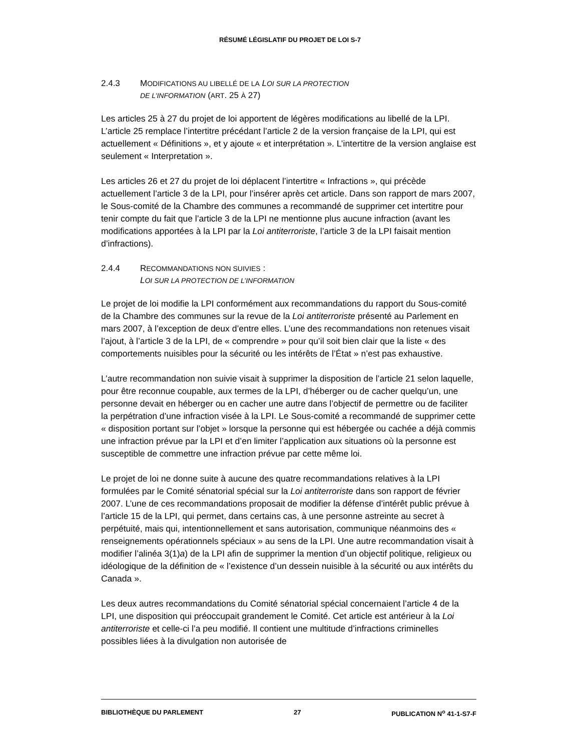RÉSUMÉ LÉGISLATIF DU PROJET DE LOI S-7
2.4.3 MODIFICATIONS AU LIBELLÉ DE LA LOI SUR LA PROTECTION
DE L’INFORMATION (ART. 25 À 27)
Les articles 25 à 27 du projet de loi apportent de légères modifications au libellé de la LPI. L’article 25 remplace l’intertitre précédant l’article 2 de la version française de la LPI, qui est actuellement « Définitions », et y ajoute « et interprétation ». L’intertitre de la version anglaise est seulement « Interpretation ».
Les articles 26 et 27 du projet de loi déplacent l’intertitre « Infractions », qui précède actuellement l’article 3 de la LPI, pour l’insérer après cet article. Dans son rapport de mars 2007, le Sous-comité de la Chambre des communes a recommandé de supprimer cet intertitre pour tenir compte du fait que l’article 3 de la LPI ne mentionne plus aucune infraction (avant les modifications apportées à la LPI par la Loi antiterroriste, l’article 3 de la LPI faisait mention d’infractions).
2.4.4 RECOMMANDATIONS NON SUIVIES :
LOI SUR LA PROTECTION DE L’INFORMATION
Le projet de loi modifie la LPI conformément aux recommandations du rapport du Sous-comité de la Chambre des communes sur la revue de la Loi antiterroriste présenté au Parlement en mars 2007, à l’exception de deux d’entre elles. L’une des recommandations non retenues visait l’ajout, à l’article 3 de la LPI, de « comprendre » pour qu’il soit bien clair que la liste « des comportements nuisibles pour la sécurité ou les intérêts de l’État » n’est pas exhaustive.
L’autre recommandation non suivie visait à supprimer la disposition de l’article 21 selon laquelle, pour être reconnue coupable, aux termes de la LPI, d’héberger ou de cacher quelqu’un, une personne devait en héberger ou en cacher une autre dans l’objectif de permettre ou de faciliter la perpétration d’une infraction visée à la LPI. Le Sous-comité a recommandé de supprimer cette « disposition portant sur l’objet » lorsque la personne qui est hébergée ou cachée a déjà commis une infraction prévue par la LPI et d’en limiter l’application aux situations où la personne est susceptible de commettre une infraction prévue par cette même loi.
Le projet de loi ne donne suite à aucune des quatre recommandations relatives à la LPI formulées par le Comité sénatorial spécial sur la Loi antiterroriste dans son rapport de février 2007. L’une de ces recommandations proposait de modifier la défense d’intérêt public prévue à l’article 15 de la LPI, qui permet, dans certains cas, à une personne astreinte au secret à perpétuité, mais qui, intentionnellement et sans autorisation, communique néanmoins des « renseignements opérationnels spéciaux » au sens de la LPI. Une autre recommandation visait à modifier l’alinéa 3(1)a) de la LPI afin de supprimer la mention d’un objectif politique, religieux ou idéologique de la définition de « l’existence d’un dessein nuisible à la sécurité ou aux intérêts du Canada ».
Les deux autres recommandations du Comité sénatorial spécial concernaient l’article 4 de la LPI, une disposition qui préoccupait grandement le Comité. Cet article est antérieur à la Loi antiterroriste et celle-ci l’a peu modifié. Il contient une multitude d’infractions criminelles possibles liées à la divulgation non autorisée de
BIBLIOTHÈQUE DU PARLEMENT 27 PUBLICATION N<sup>o</sup> 41-1-S7-F